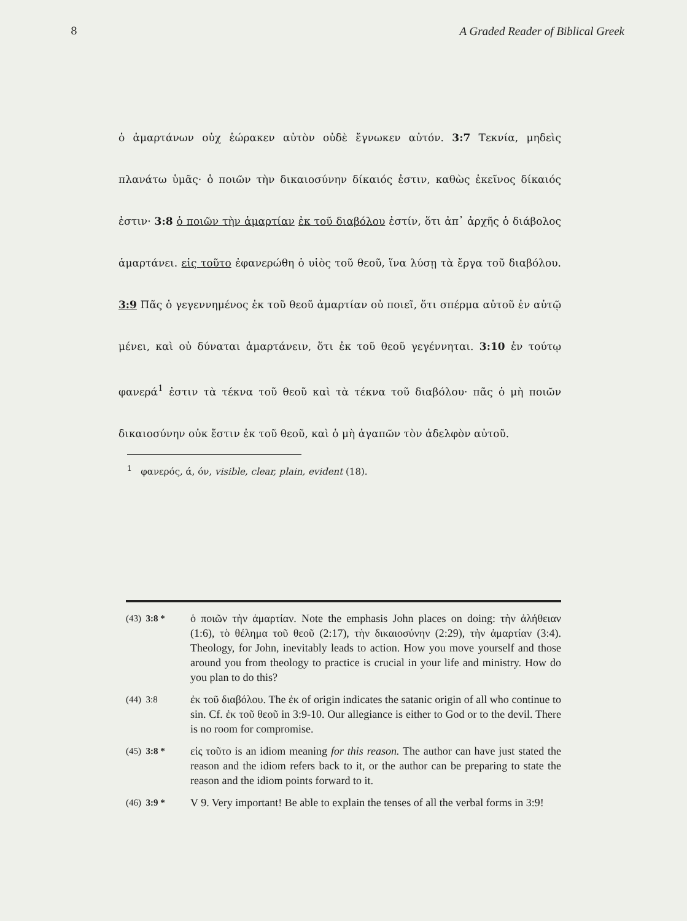8 A Graded Reader of Biblical Greek
ὁ ἁμαρτάνων οὐχ ἑώρακεν αὐτὸν οὐδὲ ἔγνωκεν αὐτόν. 3:7 Τεκνία, μηδεὶς πλανάτω ὑμᾶς· ὁ ποιῶν τὴν δικαιοσύνην δίκαιός ἐστιν, καθὼς ἐκεῖνος δίκαιός ἐστιν· 3:8 ὁ ποιῶν τὴν ἁμαρτίαν ἐκ τοῦ διαβόλου ἐστίν, ὅτι ἀπ᾽ ἀρχῆς ὁ διάβολος ἁμαρτάνει. εἰς τοῦτο ἐφανερώθη ὁ υἱὸς τοῦ θεοῦ, ἵνα λύσῃ τὰ ἔργα τοῦ διαβόλου. 3:9 Πᾶς ὁ γεγεννημένος ἐκ τοῦ θεοῦ ἁμαρτίαν οὐ ποιεῖ, ὅτι σπέρμα αὐτοῦ ἐν αὐτῷ μένει, καὶ οὐ δύναται ἁμαρτάνειν, ὅτι ἐκ τοῦ θεοῦ γεγέννηται. 3:10 ἐν τούτῳ φανερά<sup>1</sup> ἐστιν τὰ τέκνα τοῦ θεοῦ καὶ τὰ τέκνα τοῦ διαβόλου· πᾶς ὁ μὴ ποιῶν δικαιοσύνην οὐκ ἔστιν ἐκ τοῦ θεοῦ, καὶ ὁ μὴ ἀγαπῶν τὸν ἀδελφὸν αὐτοῦ.
<sup>1</sup> φανερός, ά, όν, visible, clear, plain, evident (18).
(43) 3:8 *
ὁ ποιῶν τὴν ἁμαρτίαν. Note the emphasis John places on doing: τὴν ἀλήθειαν (1:6), τὸ θέλημα τοῦ θεοῦ (2:17), τὴν δικαιοσύνην (2:29), τὴν ἁμαρτίαν (3:4). Theology, for John, inevitably leads to action. How you move yourself and those around you from theology to practice is crucial in your life and ministry. How do you plan to do this?
(44) 3:8
ἐκ τοῦ διαβόλου. The ἐκ of origin indicates the satanic origin of all who continue to sin. Cf. ἐκ τοῦ θεοῦ in 3:9-10. Our allegiance is either to God or to the devil. There is no room for compromise.
(45) 3:8 *
εἰς τοῦτο is an idiom meaning for this reason. The author can have just stated the reason and the idiom refers back to it, or the author can be preparing to state the reason and the idiom points forward to it.
(46) 3:9 *
V 9. Very important! Be able to explain the tenses of all the verbal forms in 3:9!